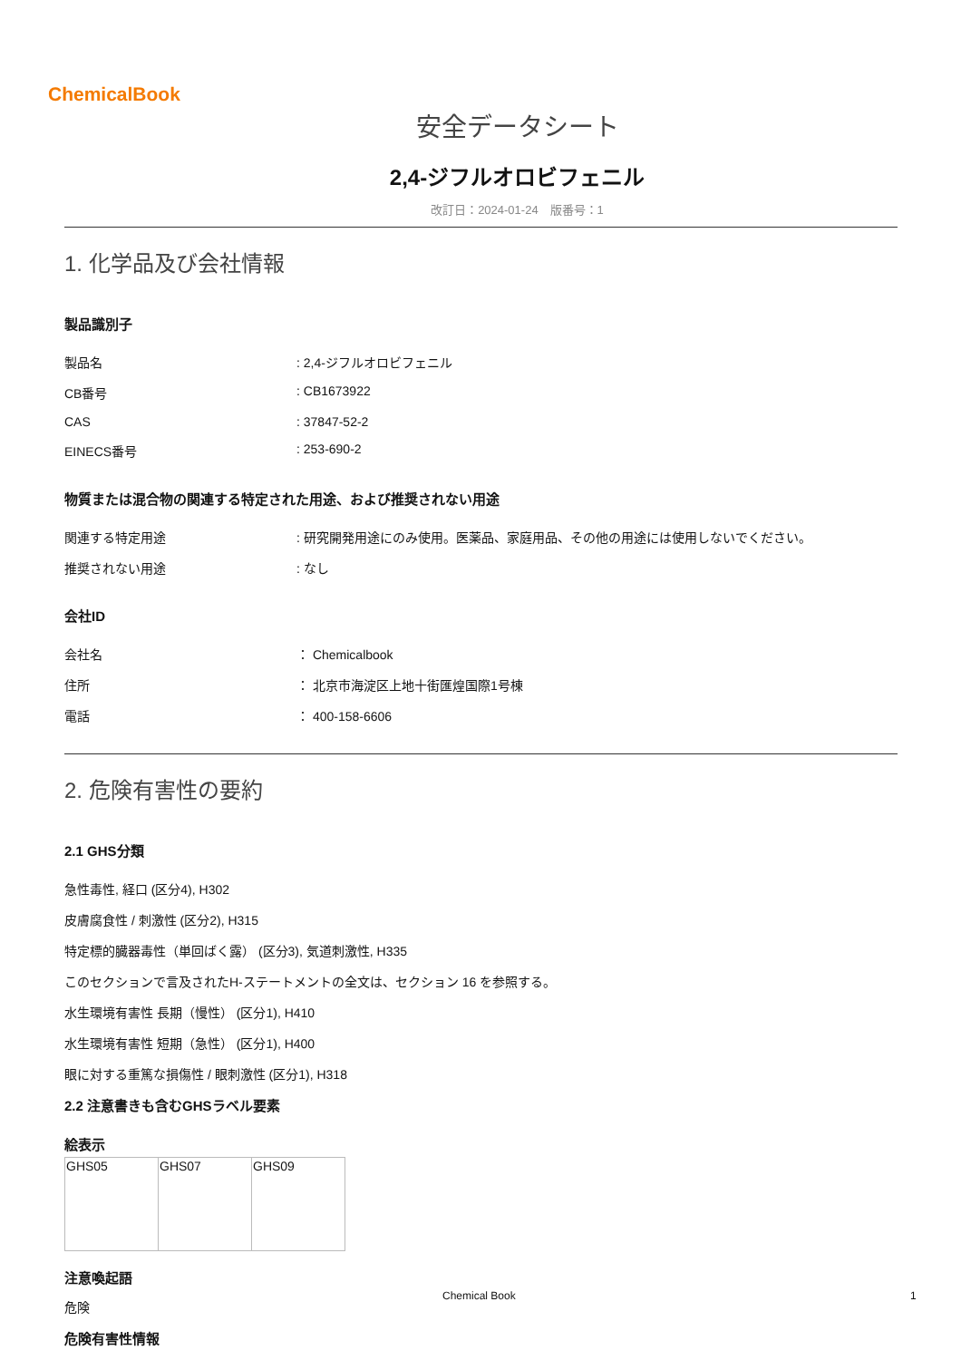ChemicalBook
安全データシート
2,4-ジフルオロビフェニル
改訂日：2024-01-24　版番号：1
1. 化学品及び会社情報
製品識別子
| 製品名 | : 2,4-ジフルオロビフェニル |
| CB番号 | : CB1673922 |
| CAS | : 37847-52-2 |
| EINECS番号 | : 253-690-2 |
物質または混合物の関連する特定された用途、および推奨されない用途
| 関連する特定用途 | : 研究開発用途にのみ使用。医薬品、家庭用品、その他の用途には使用しないでください。 |
| 推奨されない用途 | : なし |
会社ID
| 会社名 | ： Chemicalbook |
| 住所 | ： 北京市海淀区上地十街匯煌国際1号棟 |
| 電話 | ： 400-158-6606 |
2. 危険有害性の要約
2.1 GHS分類
急性毒性, 経口 (区分4), H302
皮膚腐食性 / 刺激性 (区分2), H315
特定標的臓器毒性（単回ばく露） (区分3), 気道刺激性, H335
このセクションで言及されたH-ステートメントの全文は、セクション 16 を参照する。
水生環境有害性 長期（慢性） (区分1), H410
水生環境有害性 短期（急性） (区分1), H400
眼に対する重篤な損傷性 / 眼刺激性 (区分1), H318
2.2 注意書きも含むGHSラベル要素
絵表示
| GHS05 | GHS07 | GHS09 |
注意喚起語
危険
危険有害性情報
Chemical Book 1